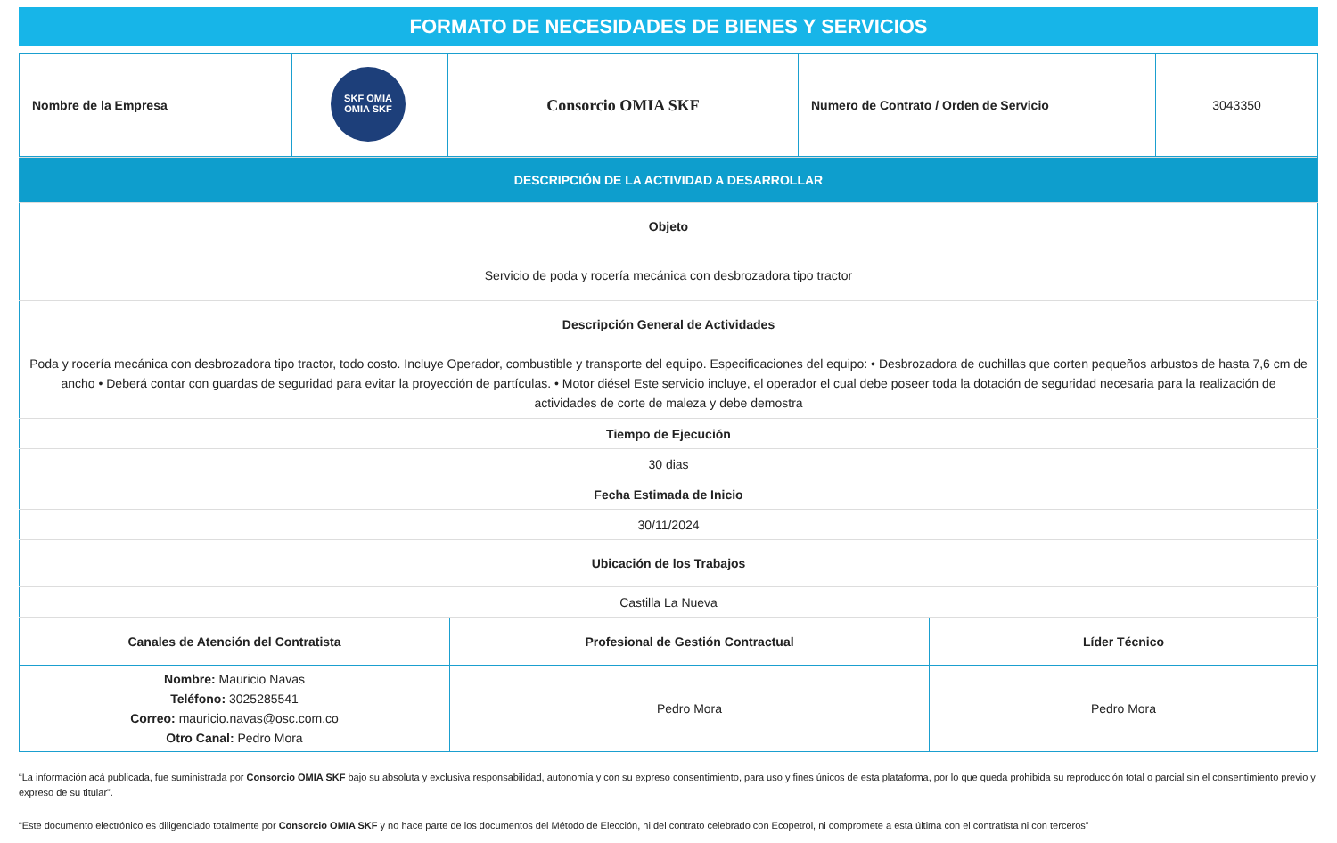FORMATO DE NECESIDADES DE BIENES Y SERVICIOS
| Nombre de la Empresa | SKF OMIA OMIA SKF | Consorcio OMIA SKF | Numero de Contrato / Orden de Servicio | 3043350 |
| DESCRIPCIÓN DE LA ACTIVIDAD A DESARROLLAR |
| Objeto |
| Servicio de poda y rocería mecánica con desbrozadora tipo tractor |
| Descripción General de Actividades |
| Poda y rocería mecánica con desbrozadora tipo tractor, todo costo. Incluye Operador, combustible y transporte del equipo. Especificaciones del equipo: • Desbrozadora de cuchillas que corten pequeños arbustos de hasta 7,6 cm de ancho • Deberá contar con guardas de seguridad para evitar la proyección de partículas. • Motor diésel Este servicio incluye, el operador el cual debe poseer toda la dotación de seguridad necesaria para la realización de actividades de corte de maleza y debe demostra |
| Tiempo de Ejecución |
| 30 dias |
| Fecha Estimada de Inicio |
| 30/11/2024 |
| Ubicación de los Trabajos |
| Castilla La Nueva |
| Canales de Atención del Contratista | Profesional de Gestión Contractual | Líder Técnico |
| --- | --- | --- |
| Nombre: Mauricio Navas Teléfono: 3025285541 Correo: mauricio.navas@osc.com.co Otro Canal: Pedro Mora | Pedro Mora | Pedro Mora |
“La información acá publicada, fue suministrada por Consorcio OMIA SKF bajo su absoluta y exclusiva responsabilidad, autonomía y con su expreso consentimiento, para uso y fines únicos de esta plataforma, por lo que queda prohibida su reproducción total o parcial sin el consentimiento previo y expreso de su titular”.
“Este documento electrónico es diligenciado totalmente por Consorcio OMIA SKF y no hace parte de los documentos del Método de Elección, ni del contrato celebrado con Ecopetrol, ni compromete a esta última con el contratista ni con terceros”